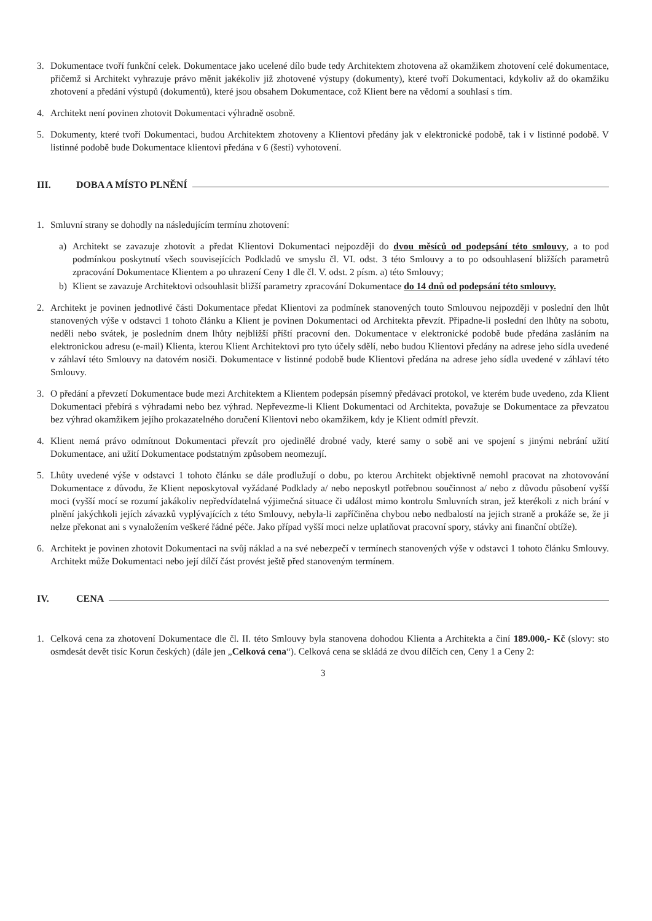3. Dokumentace tvoří funkční celek. Dokumentace jako ucelené dílo bude tedy Architektem zhotovena až okamžikem zhotovení celé dokumentace, přičemž si Architekt vyhrazuje právo měnit jakékoliv již zhotovené výstupy (dokumenty), které tvoří Dokumentaci, kdykoliv až do okamžiku zhotovení a předání výstupů (dokumentů), které jsou obsahem Dokumentace, což Klient bere na vědomí a souhlasí s tím.
4. Architekt není povinen zhotovit Dokumentaci výhradně osobně.
5. Dokumenty, které tvoří Dokumentaci, budou Architektem zhotoveny a Klientovi předány jak v elektronické podobě, tak i v listinné podobě. V listinné podobě bude Dokumentace klientovi předána v 6 (šesti) vyhotovení.
III. DOBA A MÍSTO PLNĚNÍ
1. Smluvní strany se dohodly na následujícím termínu zhotovení:
a) Architekt se zavazuje zhotovit a předat Klientovi Dokumentaci nejpozději do dvou měsíců od podepsání této smlouvy, a to pod podmínkou poskytnutí všech souvisejících Podkladů ve smyslu čl. VI. odst. 3 této Smlouvy a to po odsouhlasení bližších parametrů zpracování Dokumentace Klientem a po uhrazení Ceny 1 dle čl. V. odst. 2 písm. a) této Smlouvy;
b) Klient se zavazuje Architektovi odsouhlasit bližší parametry zpracování Dokumentace do 14 dnů od podepsání této smlouvy.
2. Architekt je povinen jednotlivé části Dokumentace předat Klientovi za podmínek stanovených touto Smlouvou nejpozději v poslední den lhůt stanovených výše v odstavci 1 tohoto článku a Klient je povinen Dokumentaci od Architekta převzít. Připadne-li poslední den lhůty na sobotu, neděli nebo svátek, je posledním dnem lhůty nejbližší příští pracovní den. Dokumentace v elektronické podobě bude předána zasláním na elektronickou adresu (e-mail) Klienta, kterou Klient Architektovi pro tyto účely sdělí, nebo budou Klientovi předány na adrese jeho sídla uvedené v záhlaví této Smlouvy na datovém nosiči. Dokumentace v listinné podobě bude Klientovi předána na adrese jeho sídla uvedené v záhlaví této Smlouvy.
3. O předání a převzetí Dokumentace bude mezi Architektem a Klientem podepsán písemný předávací protokol, ve kterém bude uvedeno, zda Klient Dokumentaci přebírá s výhradami nebo bez výhrad. Nepřevezme-li Klient Dokumentaci od Architekta, považuje se Dokumentace za převzatou bez výhrad okamžikem jejího prokazatelného doručení Klientovi nebo okamžikem, kdy je Klient odmítl převzít.
4. Klient nemá právo odmítnout Dokumentaci převzít pro ojedinělé drobné vady, které samy o sobě ani ve spojení s jinými nebrání užití Dokumentace, ani užití Dokumentace podstatným způsobem neomezují.
5. Lhůty uvedené výše v odstavci 1 tohoto článku se dále prodlužují o dobu, po kterou Architekt objektivně nemohl pracovat na zhotovování Dokumentace z důvodu, že Klient neposkytoval vyžádané Podklady a/ nebo neposkytl potřebnou součinnost a/ nebo z důvodu působení vyšší moci (vyšší mocí se rozumí jakákoliv nepředvídatelná výjimečná situace či událost mimo kontrolu Smluvních stran, jež kterékoli z nich brání v plnění jakýchkoli jejích závazků vyplývajících z této Smlouvy, nebyla-li zapříčiněna chybou nebo nedbalostí na jejich straně a prokáže se, že ji nelze překonat ani s vynaložením veškeré řádné péče. Jako případ vyšší moci nelze uplatňovat pracovní spory, stávky ani finanční obtíže).
6. Architekt je povinen zhotovit Dokumentaci na svůj náklad a na své nebezpečí v termínech stanovených výše v odstavci 1 tohoto článku Smlouvy. Architekt může Dokumentaci nebo její dílčí část provést ještě před stanoveným termínem.
IV. CENA
1. Celková cena za zhotovení Dokumentace dle čl. II. této Smlouvy byla stanovena dohodou Klienta a Architekta a činí 189.000,- Kč (slovy: sto osmdesát devět tisíc Korun českých) (dále jen „Celková cena“). Celková cena se skládá ze dvou dílčích cen, Ceny 1 a Ceny 2:
3